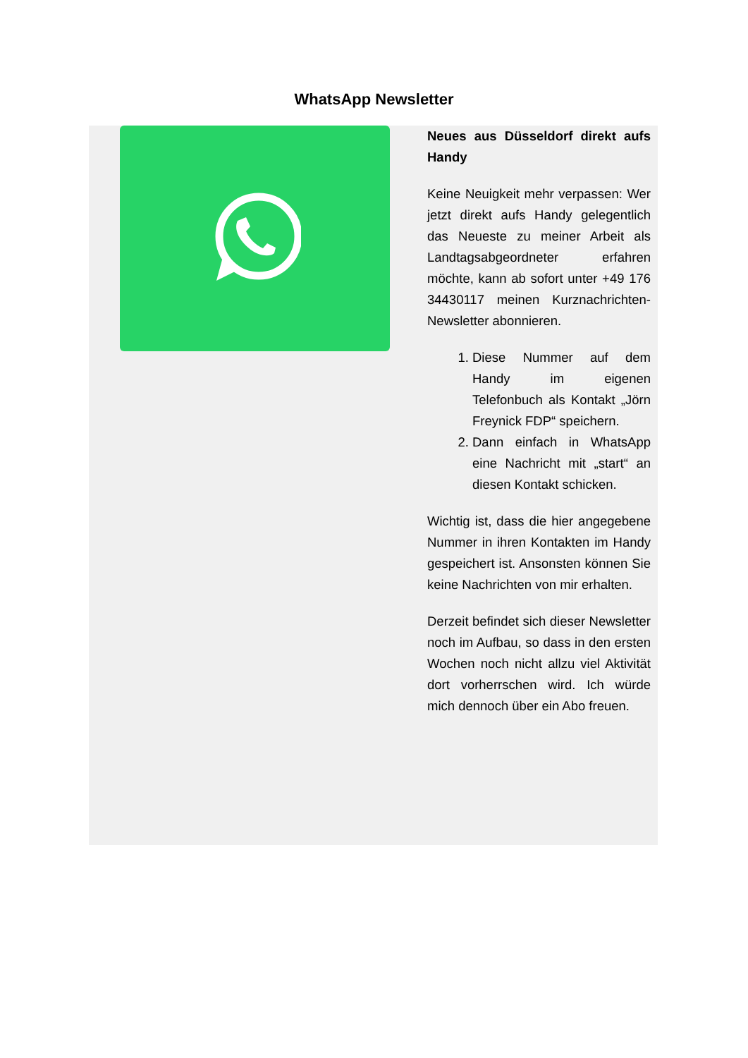WhatsApp Newsletter
Neues aus Düsseldorf direkt aufs Handy
Keine Neuigkeit mehr verpassen: Wer jetzt direkt aufs Handy gelegentlich das Neueste zu meiner Arbeit als Landtagsabgeordneter erfahren möchte, kann ab sofort unter +49 176 34430117 meinen Kurznachrichten-Newsletter abonnieren.
1. Diese Nummer auf dem Handy im eigenen Telefonbuch als Kontakt „Jörn Freynick FDP“ speichern.
2. Dann einfach in WhatsApp eine Nachricht mit „start“ an diesen Kontakt schicken.
Wichtig ist, dass die hier angegebene Nummer in ihren Kontakten im Handy gespeichert ist. Ansonsten können Sie keine Nachrichten von mir erhalten.
Derzeit befindet sich dieser Newsletter noch im Aufbau, so dass in den ersten Wochen noch nicht allzu viel Aktivität dort vorherrschen wird. Ich würde mich dennoch über ein Abo freuen.